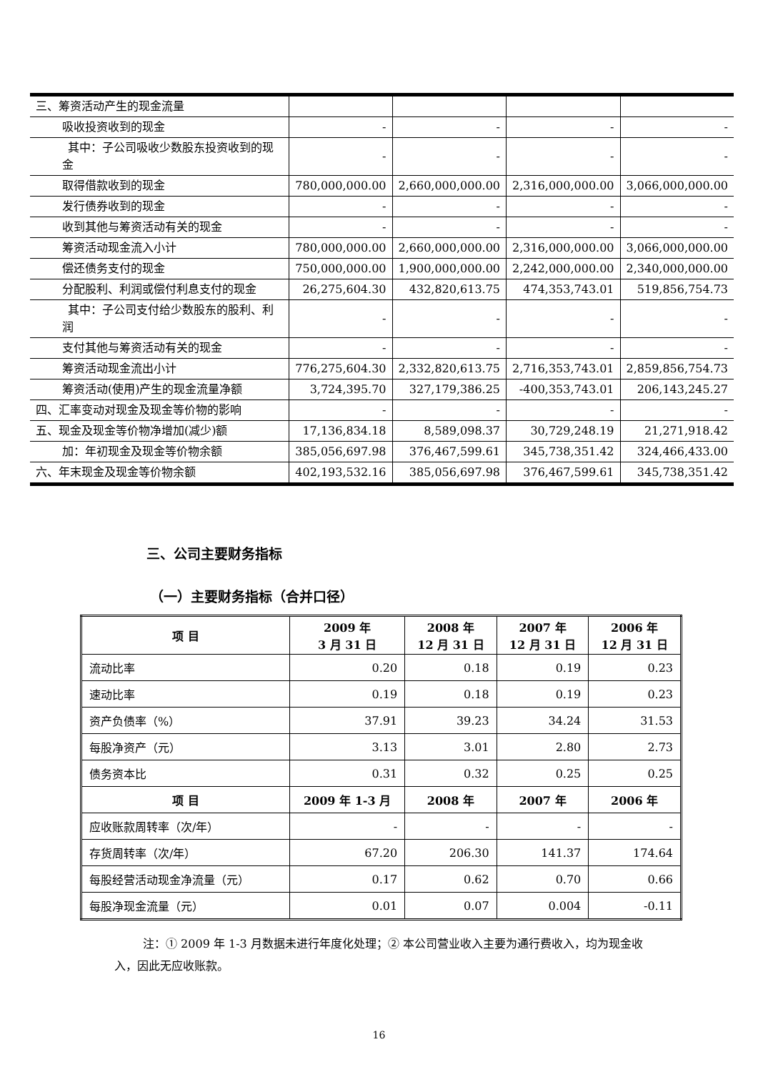| 三、筹资活动产生的现金流量 | | | | |
| 吸收投资收到的现金 | - | - | - | - |
| 其中：子公司吸收少数股东投资收到的现金 | - | - | - | - |
| 取得借款收到的现金 | 780,000,000.00 | 2,660,000,000.00 | 2,316,000,000.00 | 3,066,000,000.00 |
| 发行债券收到的现金 | - | - | - | - |
| 收到其他与筹资活动有关的现金 | - | - | - | - |
| 筹资活动现金流入小计 | 780,000,000.00 | 2,660,000,000.00 | 2,316,000,000.00 | 3,066,000,000.00 |
| 偿还债务支付的现金 | 750,000,000.00 | 1,900,000,000.00 | 2,242,000,000.00 | 2,340,000,000.00 |
| 分配股利、利润或偿付利息支付的现金 | 26,275,604.30 | 432,820,613.75 | 474,353,743.01 | 519,856,754.73 |
| 其中：子公司支付给少数股东的股利、利润 | - | - | - | - |
| 支付其他与筹资活动有关的现金 | - | - | - | - |
| 筹资活动现金流出小计 | 776,275,604.30 | 2,332,820,613.75 | 2,716,353,743.01 | 2,859,856,754.73 |
| 筹资活动(使用)产生的现金流量净额 | 3,724,395.70 | 327,179,386.25 | -400,353,743.01 | 206,143,245.27 |
| 四、汇率变动对现金及现金等价物的影响 | - | - | - | - |
| 五、现金及现金等价物净增加(减少)额 | 17,136,834.18 | 8,589,098.37 | 30,729,248.19 | 21,271,918.42 |
| 加：年初现金及现金等价物余额 | 385,056,697.98 | 376,467,599.61 | 345,738,351.42 | 324,466,433.00 |
| 六、年末现金及现金等价物余额 | 402,193,532.16 | 385,056,697.98 | 376,467,599.61 | 345,738,351.42 |
三、公司主要财务指标
（一）主要财务指标（合并口径）
| 项 目 | 2009 年 3 月 31 日 | 2008 年 12 月 31 日 | 2007 年 12 月 31 日 | 2006 年 12 月 31 日 |
| --- | --- | --- | --- | --- |
| 流动比率 | 0.20 | 0.18 | 0.19 | 0.23 |
| 速动比率 | 0.19 | 0.18 | 0.19 | 0.23 |
| 资产负债率（%） | 37.91 | 39.23 | 34.24 | 31.53 |
| 每股净资产（元） | 3.13 | 3.01 | 2.80 | 2.73 |
| 债务资本比 | 0.31 | 0.32 | 0.25 | 0.25 |
| 项 目 | 2009 年 1-3 月 | 2008 年 | 2007 年 | 2006 年 |
| 应收账款周转率（次/年） | - | - | - | - |
| 存货周转率（次/年） | 67.20 | 206.30 | 141.37 | 174.64 |
| 每股经营活动现金净流量（元） | 0.17 | 0.62 | 0.70 | 0.66 |
| 每股净现金流量（元） | 0.01 | 0.07 | 0.004 | -0.11 |
注：① 2009 年 1-3 月数据未进行年度化处理；② 本公司营业收入主要为通行费收入，均为现金收入，因此无应收账款。
16